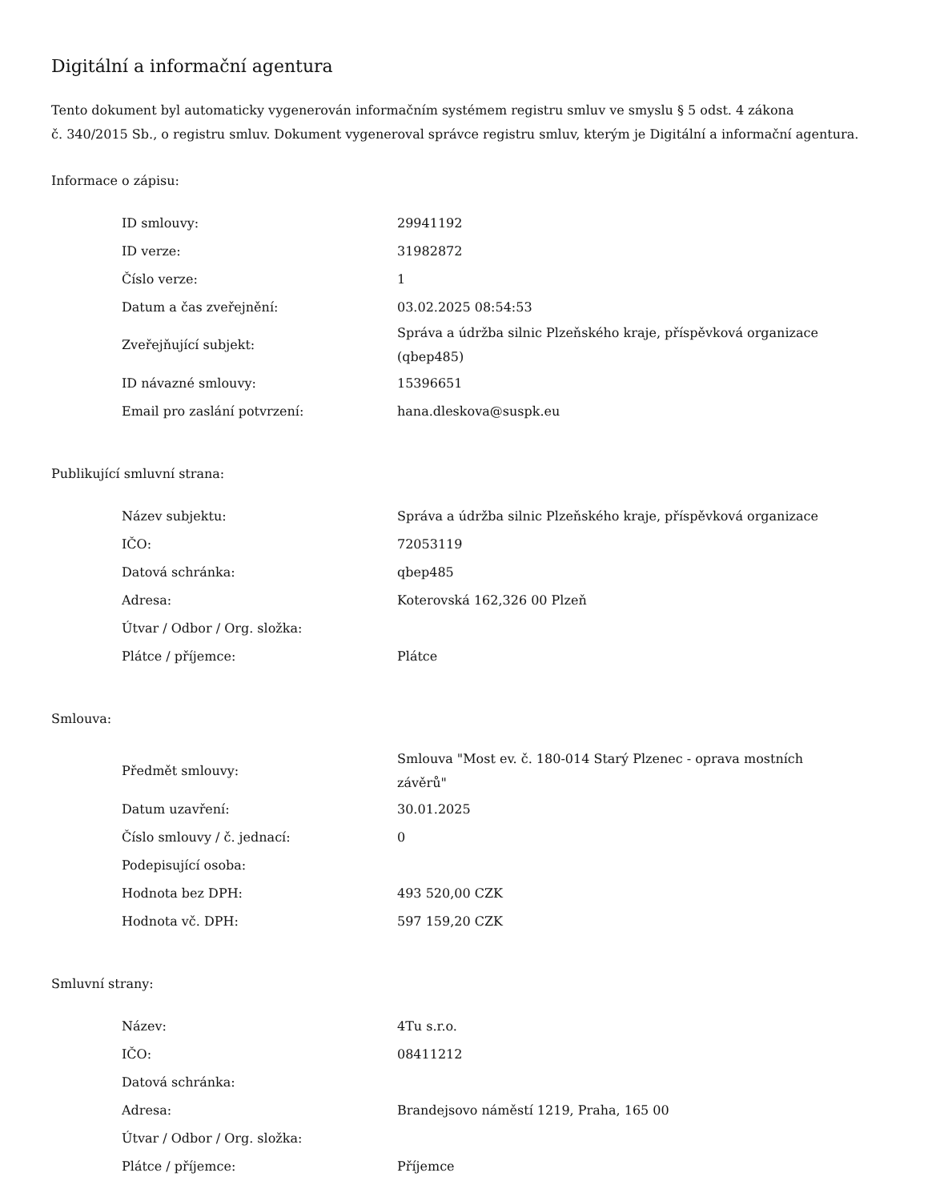Digitální a informační agentura
Tento dokument byl automaticky vygenerován informačním systémem registru smluv ve smyslu § 5 odst. 4 zákona
č. 340/2015 Sb., o registru smluv. Dokument vygeneroval správce registru smluv, kterým je Digitální a informační agentura.
Informace o zápisu:
| ID smlouvy: | 29941192 |
| ID verze: | 31982872 |
| Číslo verze: | 1 |
| Datum a čas zveřejnění: | 03.02.2025 08:54:53 |
| Zveřejňující subjekt: | Správa a údržba silnic Plzeňského kraje, příspěvková organizace (qbep485) |
| ID návazné smlouvy: | 15396651 |
| Email pro zaslání potvrzení: | hana.dleskova@suspk.eu |
Publikující smluvní strana:
| Název subjektu: | Správa a údržba silnic Plzeňského kraje, příspěvková organizace |
| IČO: | 72053119 |
| Datová schránka: | qbep485 |
| Adresa: | Koterovská 162,326 00 Plzeň |
| Útvar / Odbor / Org. složka: | |
| Plátce / příjemce: | Plátce |
Smlouva:
| Předmět smlouvy: | Smlouva "Most ev. č. 180-014 Starý Plzenec - oprava mostních závěrů" |
| Datum uzavření: | 30.01.2025 |
| Číslo smlouvy / č. jednací: | 0 |
| Podepisující osoba: | |
| Hodnota bez DPH: | 493 520,00 CZK |
| Hodnota vč. DPH: | 597 159,20 CZK |
Smluvní strany:
| Název: | 4Tu s.r.o. |
| IČO: | 08411212 |
| Datová schránka: | |
| Adresa: | Brandejsovo náměstí 1219, Praha, 165 00 |
| Útvar / Odbor / Org. složka: | |
| Plátce / příjemce: | Příjemce |